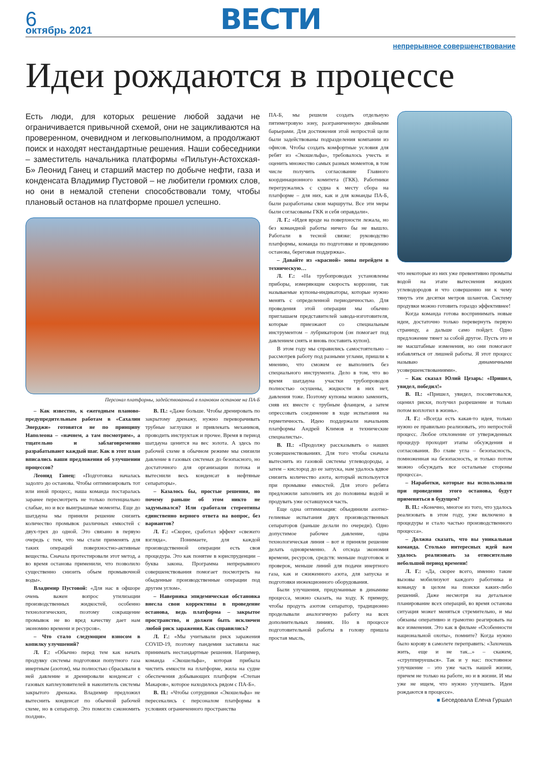6
ВЕСТИ
октябрь 2021
непрерывное совершенствование
Идеи рождаются в процессе
Есть люди, для которых решение любой задачи не ограничивается привычной схемой, они не зацикливаются на проверенном, очевидном и легковыполнимом, а продолжают поиск и находят нестандартные решения. Наши собеседники – заместитель начальника платформы «Пильтун-Астохская-Б» Леонид Ганец и старший мастер по добыче нефти, газа и конденсата Владимир Пустовой – не любители громких слов, но они в немалой степени способствовали тому, чтобы плановый останов на платформе прошел успешно.
Персонал платформы, задействованный в плановом останове на ПА-Б
– Как известно, к ежегодным планово-предупредительным работам в «Сахалин Энерджи» готовятся не по принципу Наполеона – «начнем, а там посмотрим», а тщательно и заблаговременно разрабатывают каждый шаг. Как в этот план вписались ваши предложения об улучшении процессов?
Леонид Ганец: «Подготовка началась задолго до останова. Чтобы оптимизировать тот или иной процесс, наша команда постаралась заранее пересмотреть не только потенциально слабые, но и все выигрышные моменты. Еще до шатдауна мы приняли решение снизить количество промывок различных емкостей с двух-трех до одной. Это связано в первую очередь с тем, что мы стали применять для таких операций поверхностно-активные вещества. Сначала протестировали этот метод, а во время останова применили, что позволило существенно снизить объем промывочной воды».
Владимир Пустовой: «Для нас в офшоре очень важен вопрос утилизации производственных жидкостей, особенно технологических, поэтому сокращение промывок не во вред качеству дает нам экономию времени и ресурсов».
– Что стало следующим взносом в копилку улучшений?
Л. Г.: «Обычно перед тем как начать продувку системы подготовки попутного газа инертным (азотом), мы полностью сбрасывали в ней давление и дренировали конденсат с газовых каплеуловителей в накопитель системы закрытого дренажа. Владимир предложил вытеснить конденсат по обычной рабочей схеме, но в сепаратор. Это помогло сэкономить полдня».
В. П.: «Даже больше. Чтобы дренировать по закрытому дренажу, нужно переворачивать трубные заглушки и привлекать механиков, проводить инструктаж и прочее. Время в период шатдауна ценится на вес золота. А здесь по рабочей схеме в обычном режиме мы снизили давление в газовых системах до безопасного, но достаточного для организации потока и вытеснили весь конденсат в нефтяные сепараторы».
– Казалось бы, простые решения, но почему раньше об этом никто не задумывался? Или сработали стереотипы единственно верного ответа на вопрос, без вариантов?
Л. Г.: «Скорее, сработал эффект «свежего взгляда». Понимаете, для каждой производственной операции есть своя процедура. Это как понятие в юриспруденции – буква закона. Программа непрерывного совершенствования помогает посмотреть на обыденные производственные операции под другим углом».
– Наверняка эпидемическая обстановка внесла свои коррективы в проведение останова, ведь платформа – закрытое пространство, и должен быть исключен любой риск заражения. Как справились?
Л. Г.: «Мы учитывали риск заражения COVID-19, поэтому пандемия заставила нас принимать нестандартные решения. Например, команда «Экошельфа», которая прибыла чистить емкости на платформе, жила на судне обеспечения добывающих платформ «Степан Макаров», которое находилось рядом с ПА-Б».
В. П.: «Чтобы сотрудники «Экошельфа» не пересекались с персоналом платформы в условиях ограниченного пространства
ПА-Б, мы решили создать отдельную пятиметровую зону, разграниченную двойными барьерами. Для достижения этой непростой цели были задействованы подразделения компании из офисов. Чтобы создать комфортные условия для ребят из «Экошельфа», требовалось учесть и оценить множество самых разных моментов, в том числе получить согласование Главного координационного комитета (ГКК). Работники перегружались с судна к месту сбора на платформе – для них, как и для команды ПА-Б, были разработаны свои маршруты. Все эти меры были согласованы ГКК и себя оправдали».
Л. Г.: «Идея вроде на поверхности лежала, но без командной работы ничего бы не вышло. Работали в тесной связке: руководство платформы, команда по подготовке и проведению останова, береговая поддержка».
– Давайте из «красной» зоны перейдем в техническую…
Л. Г.: «На трубопроводах установлены приборы, измеряющие скорость коррозии, так называемые купоны-индикаторы, которые нужно менять с определенной периодичностью. Для проведения этой операции мы обычно приглашаем представителей завода-изготовителя, которые приезжают со специальным инструментом – лубрикатором (он помогает под давлением снять и вновь поставить купон).
В этом году мы справились самостоятельно – рассмотрев работу под разными углами, пришли к мнению, что сможем ее выполнить без специального инструмента. Дело в том, что во время шатдауна участки трубопроводов полностью осушены, жидкости в них нет, давления тоже. Поэтому купоны можно заменить, сняв их вместе с трубным фланцем, а затем опрессовать соединение в ходе испытания на герметичность. Идею поддержали начальник платформы Андрей Климов и технические специалисты».
В. П.: «Продолжу рассказывать о наших усовершенствованиях. Для того чтобы сначала вытеснить из газовой системы углеводороды, а затем – кислород до ее запуска, нам удалось вдвое снизить количество азота, который используется при промывке емкостей. Для этого ребята предложили заполнить их до половины водой и продувать уже оставшуюся часть.
Еще одна оптимизация: объединили азотно-гелиевые испытания двух производственных сепараторов (раньше делали по очереди). Одно допустимое рабочее давление, одна технологическая линия – вот и приняли решение делать одновременно. А отсюда экономия времени, ресурсов, средств: меньше подготовок и проверок, меньше линий для подачи инертного газа, как и сжиженного азота, для запуска и подготовки инжекционного оборудования.
Были улучшения, придуманные в динамике процесса, можно сказать, на ходу. К примеру, чтобы продуть азотом сепаратор, традиционно проделывали аналогичную работу на всех дополнительных линиях. Но в процессе подготовительной работы в голову пришла простая мысль,
что некоторые из них уже превентивно промыты водой на этапе вытеснения жидких углеводородов и что совершенно ни к чему тянуть эти десятки метров шлангов. Систему продувки можно готовить гораздо эффективнее!
Когда команда готова воспринимать новые идеи, достаточно только перевернуть первую страницу, а дальше само пойдет. Одно предложение тянет за собой другое. Пусть это и не масштабные изменения, но они помогают избавляться от лишней работы. Я этот процесс называю динамичными усовершенствованиями».
– Как сказал Юлий Цезарь: «Пришел, увидел, победил!»
В. П.: «Пришел, увидел, посоветовался, оценил риски, получил разрешение и только потом воплотил в жизнь».
Л. Г.: «Всегда есть какая-то идея, только нужно ее правильно реализовать, это непростой процесс. Любое отклонение от утвержденных процедур проходит этапы обсуждения и согласования. Во главе угла – безопасность, помноженная на безопасность, и только потом можно обсуждать все остальные стороны процесса».
– Наработки, которые вы использовали при проведении этого останова, будут применяться в будущем?
В. П.: «Конечно, многое из того, что удалось реализовать в этом году, уже включено в процедуры и стало частью производственного процесса».
– Должна сказать, что вы уникальная команда. Столько интересных идей вам удалось реализовать за относительно небольшой период времени!
Л. Г.: «Да, скорее всего, именно такие вызовы мобилизуют каждого работника и команду в целом на поиски каких-либо решений. Даже несмотря на детальное планирование всех операций, во время останова ситуация может меняться стремительно, и мы обязаны оперативно и грамотно реагировать на все изменения. Это как в фильме «Особенности национальной охоты», помните? Когда нужно было корову в самолете переправить: «Захочешь жить, еще и не так...» – скажем, «сгруппируешься». Так и у нас: постоянное улучшение – это уже часть нашей жизни, причем не только на работе, но и в жизни. И мы уже не ищем, что нужно улучшить. Идеи рождаются в процессе».
■ Беседовала Елена Гуршал